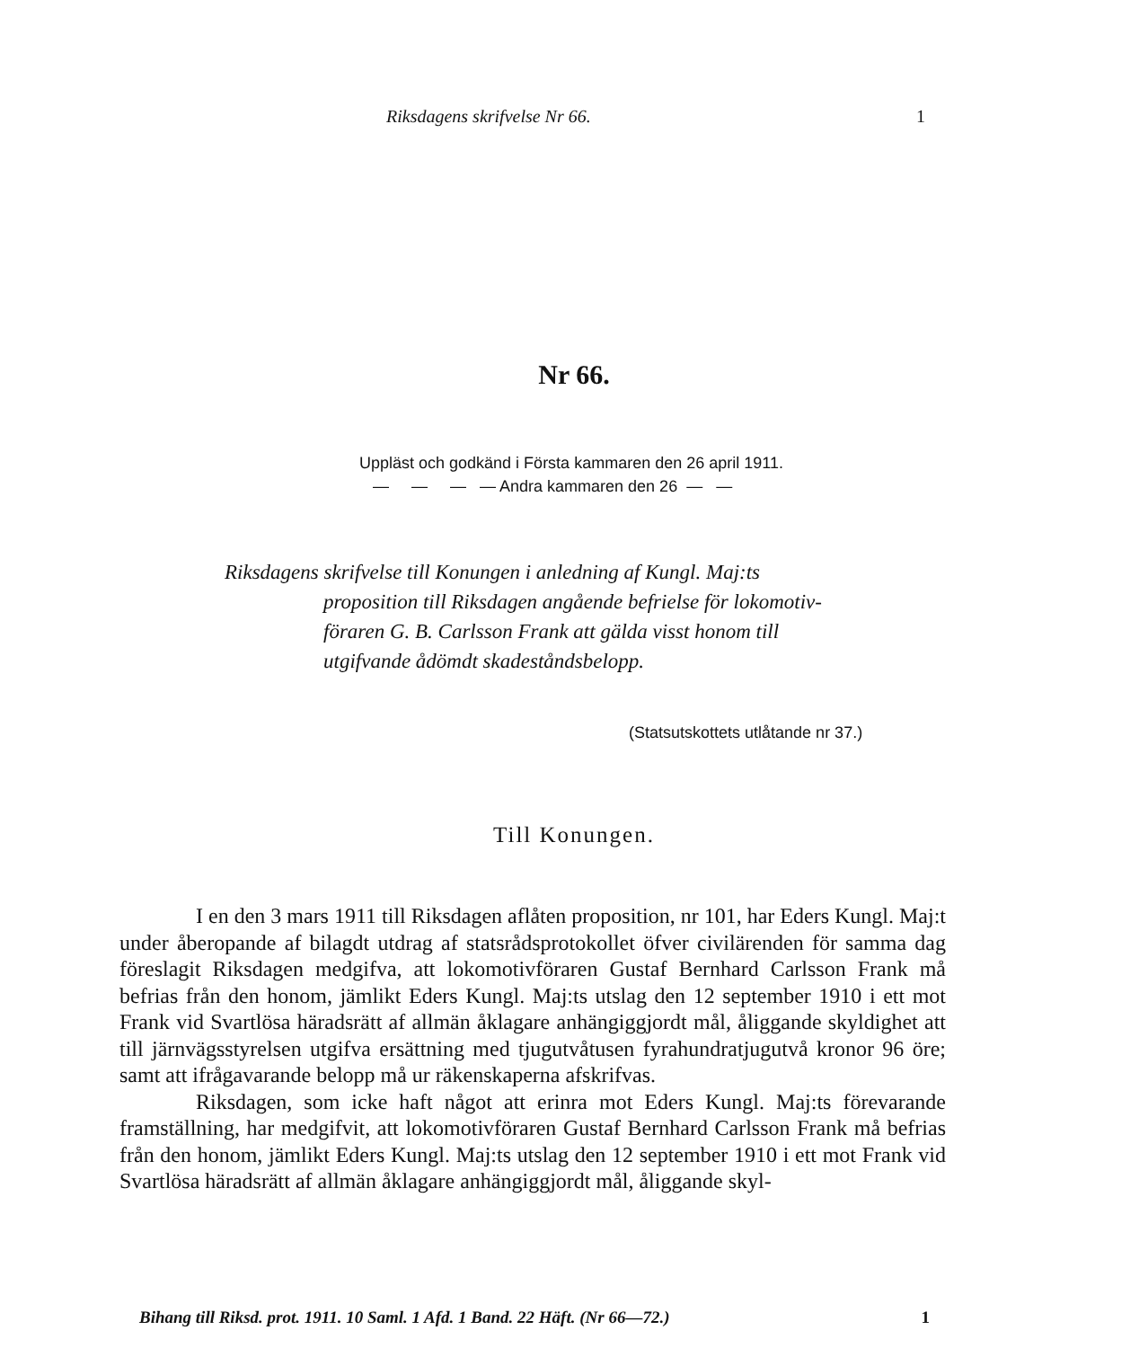Riksdagens skrifvelse Nr 66. 1
Nr 66.
Uppläst och godkänd i Första kammaren den 26 april 1911.
— — — — Andra kammaren den 26 — —
Riksdagens skrifvelse till Konungen i anledning af Kungl. Maj:ts
proposition till Riksdagen angående befrielse för lokomotiv-
föraren G. B. Carlsson Frank att gälda visst honom till
utgifvande ådömdt skadeståndsbelopp.
(Statsutskottets utlåtande nr 37.)
Till Konungen.
I en den 3 mars 1911 till Riksdagen aflåten proposition, nr 101, har Eders Kungl. Maj:t under åberopande af bilagdt utdrag af statsrådsprotokollet öfver civilärenden för samma dag föreslagit Riksdagen medgifva, att lokomotivföraren Gustaf Bernhard Carlsson Frank må befrias från den honom, jämlikt Eders Kungl. Maj:ts utslag den 12 september 1910 i ett mot Frank vid Svartlösa häradsrätt af allmän åklagare anhängiggjordt mål, åliggande skyldighet att till järnvägsstyrelsen utgifva ersättning med tjugutvåtusen fyrahundratjugutvå kronor 96 öre; samt att ifrågavarande belopp må ur räkenskaperna afskrifvas.
Riksdagen, som icke haft något att erinra mot Eders Kungl. Maj:ts förevarande framställning, har medgifvit, att lokomotivföraren Gustaf Bernhard Carlsson Frank må befrias från den honom, jämlikt Eders Kungl. Maj:ts utslag den 12 september 1910 i ett mot Frank vid Svartlösa häradsrätt af allmän åklagare anhängiggjordt mål, åliggande skyl-
Bihang till Riksd. prot. 1911. 10 Saml. 1 Afd. 1 Band. 22 Häft. (Nr 66—72.) 1